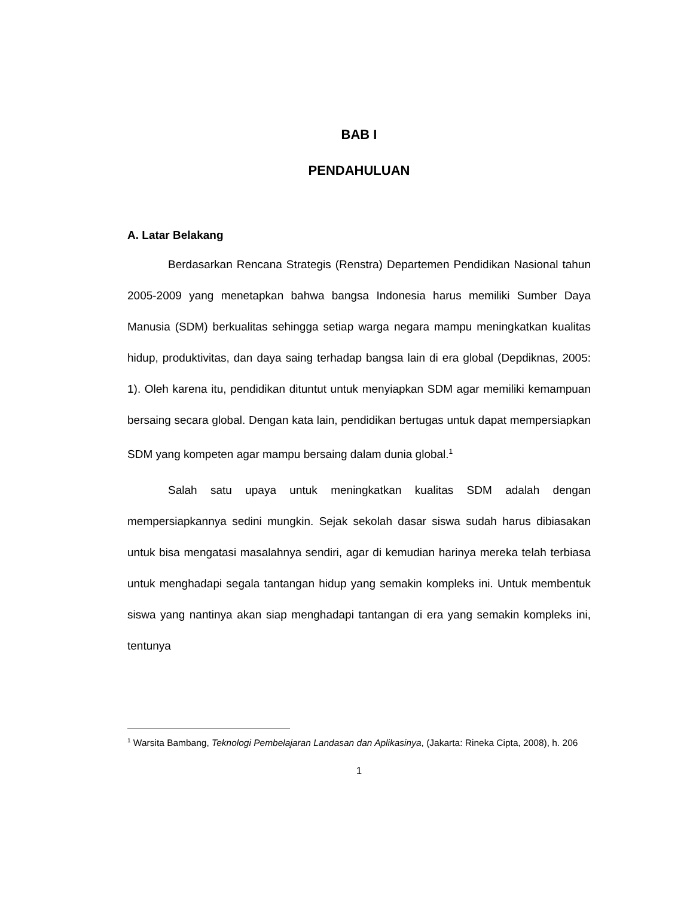BAB I
PENDAHULUAN
A. Latar Belakang
Berdasarkan Rencana Strategis (Renstra) Departemen Pendidikan Nasional tahun 2005-2009 yang menetapkan bahwa bangsa Indonesia harus memiliki Sumber Daya Manusia (SDM) berkualitas sehingga setiap warga negara mampu meningkatkan kualitas hidup, produktivitas, dan daya saing terhadap bangsa lain di era global (Depdiknas, 2005: 1). Oleh karena itu, pendidikan dituntut untuk menyiapkan SDM agar memiliki kemampuan bersaing secara global. Dengan kata lain, pendidikan bertugas untuk dapat mempersiapkan SDM yang kompeten agar mampu bersaing dalam dunia global.<sup>1</sup>
Salah satu upaya untuk meningkatkan kualitas SDM adalah dengan mempersiapkannya sedini mungkin. Sejak sekolah dasar siswa sudah harus dibiasakan untuk bisa mengatasi masalahnya sendiri, agar di kemudian harinya mereka telah terbiasa untuk menghadapi segala tantangan hidup yang semakin kompleks ini. Untuk membentuk siswa yang nantinya akan siap menghadapi tantangan di era yang semakin kompleks ini, tentunya
<sup>1</sup> Warsita Bambang, Teknologi Pembelajaran Landasan dan Aplikasinya, (Jakarta: Rineka Cipta, 2008), h. 206
1